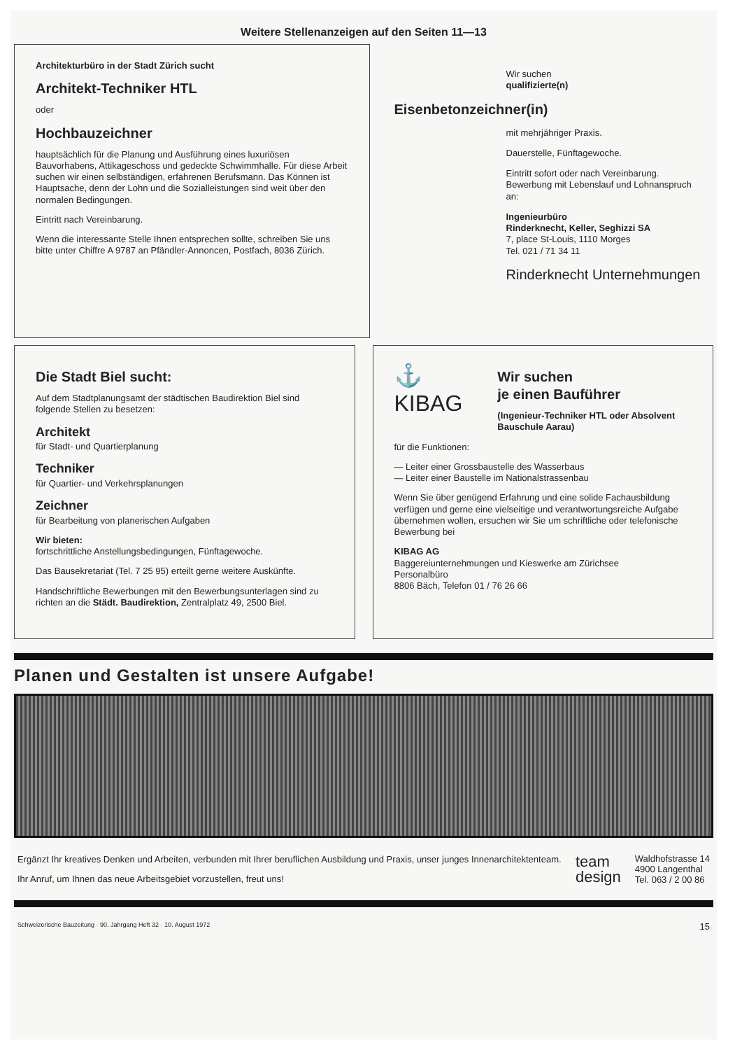Weitere Stellenanzeigen auf den Seiten 11—13
Architekturbüro in der Stadt Zürich sucht
Architekt-Techniker HTL
oder
Hochbauzeichner
hauptsächlich für die Planung und Ausführung eines luxuriösen Bauvorhabens, Attikageschoss und gedeckte Schwimmhalle. Für diese Arbeit suchen wir einen selbständigen, erfahrenen Berufsmann. Das Können ist Hauptsache, denn der Lohn und die Sozialleistungen sind weit über den normalen Bedingungen.
Eintritt nach Vereinbarung.
Wenn die interessante Stelle Ihnen entsprechen sollte, schreiben Sie uns bitte unter Chiffre A 9787 an Pfändler-Annoncen, Postfach, 8036 Zürich.
Wir suchen
qualifizierte(n)
Eisenbetonzeichner(in)
mit mehrjähriger Praxis.
Dauerstelle, Fünftagewoche.
Eintritt sofort oder nach Vereinbarung. Bewerbung mit Lebenslauf und Lohnanspruch an:
Ingenieurbüro
Rinderknecht, Keller, Seghizzi SA
7, place St-Louis, 1110 Morges
Tel. 021 / 71 34 11
Rinderknecht Unternehmungen
Die Stadt Biel sucht:
Auf dem Stadtplanungsamt der städtischen Baudirektion Biel sind folgende Stellen zu besetzen:
Architekt
für Stadt- und Quartierplanung
Techniker
für Quartier- und Verkehrsplanungen
Zeichner
für Bearbeitung von planerischen Aufgaben
Wir bieten:
fortschrittliche Anstellungsbedingungen, Fünftagewoche.
Das Bausekretariat (Tel. 7 25 95) erteilt gerne weitere Auskünfte.
Handschriftliche Bewerbungen mit den Bewerbungsunterlagen sind zu richten an die Städt. Baudirektion, Zentralplatz 49, 2500 Biel.
⚓
KIBAG
Wir suchen
je einen Bauführer
(Ingenieur-Techniker HTL oder Absolvent Bauschule Aarau)
für die Funktionen:
— Leiter einer Grossbaustelle des Wasserbaus
— Leiter einer Baustelle im Nationalstrassenbau
Wenn Sie über genügend Erfahrung und eine solide Fachausbildung verfügen und gerne eine vielseitige und verantwortungsreiche Aufgabe übernehmen wollen, ersuchen wir Sie um schriftliche oder telefonische Bewerbung bei
KIBAG AG
Baggereiunternehmungen und Kieswerke am Zürichsee
Personalbüro
8806 Bäch, Telefon 01 / 76 26 66
Planen und Gestalten ist unsere Aufgabe!
Ergänzt Ihr kreatives Denken und Arbeiten, verbunden mit Ihrer beruflichen Ausbildung und Praxis, unser junges Innenarchitektenteam.
Ihr Anruf, um Ihnen das neue Arbeitsgebiet vorzustellen, freut uns!
team
design
Waldhofstrasse 14
4900 Langenthal
Tel. 063 / 2 00 86
Schweizerische Bauzeitung · 90. Jahrgang Heft 32 · 10. August 1972 15